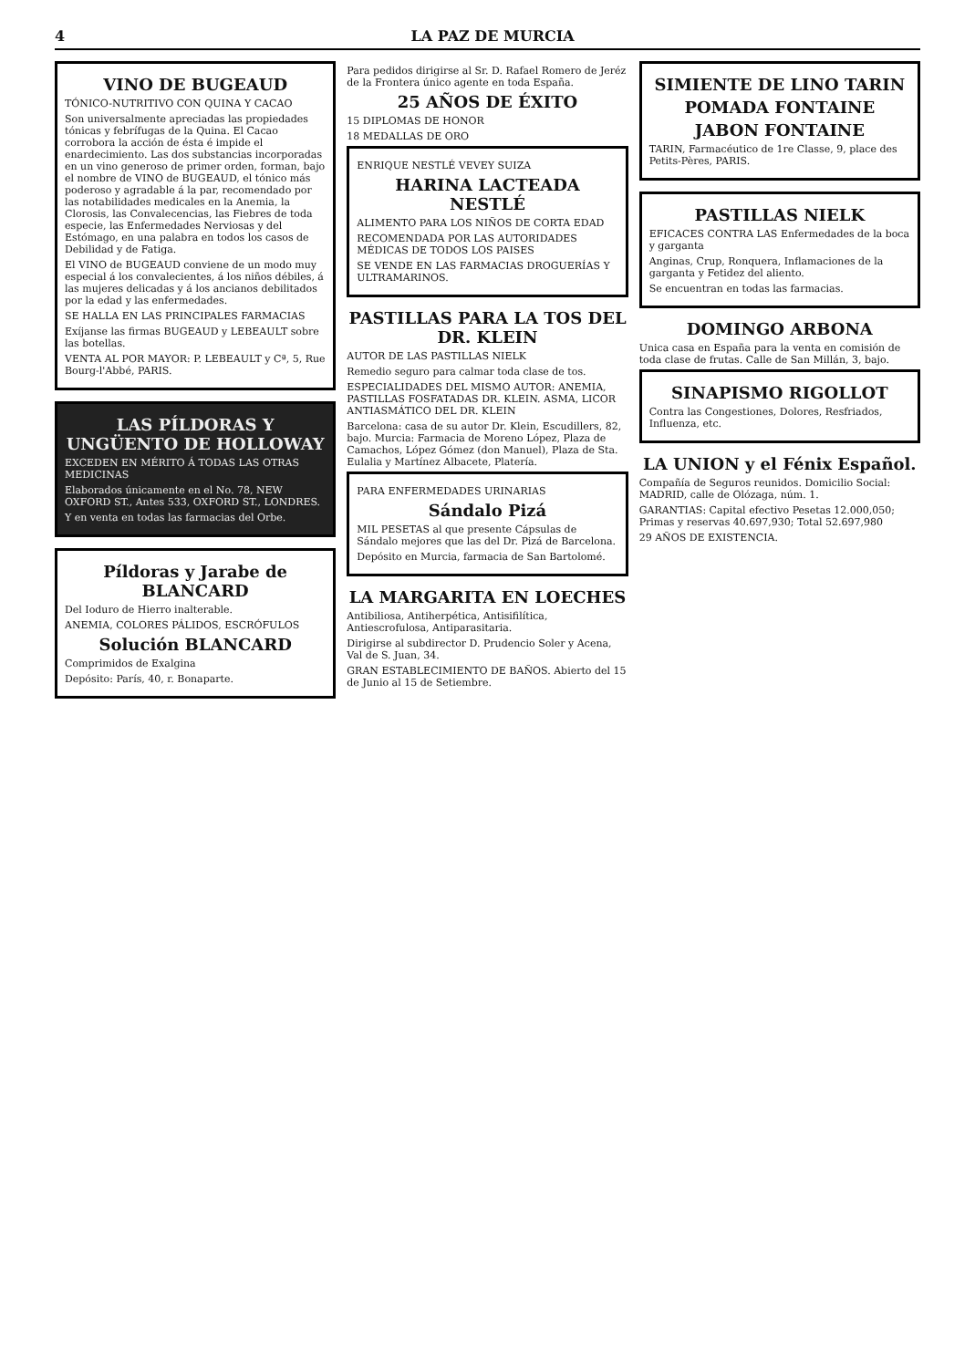4 LA PAZ DE MURCIA
VINO DE BUGEAUD
TÓNICO-NUTRITIVO CON QUINA Y CACAO
Son universalmente apreciadas las propiedades tónicas y febrífugas de la Quina. El Cacao corrobora la acción de ésta é impide el enardecimiento. Las dos substancias incorporadas en un vino generoso de primer orden, forman, bajo el nombre de VINO de BUGEAUD, el tónico más poderoso y agradable á la par, recomendado por las notabilidades medicales en la Anemia, la Clorosis, las Convalecencias, las Fiebres de toda especie, las Enfermedades Nerviosas y del Estómago, en una palabra en todos los casos de Debilidad y de Fatiga.
El VINO de BUGEAUD conviene de un modo muy especial á los convalecientes, á los niños débiles, á las mujeres delicadas y á los ancianos debilitados por la edad y las enfermedades.
SE HALLA EN LAS PRINCIPALES FARMACIAS
Exíjanse las firmas BUGEAUD y LEBEAULT sobre las botellas.
VENTA AL POR MAYOR: P. LEBEAULT y Cª, 5, Rue Bourg-l'Abbé, PARIS.
LAS PÍLDORAS Y UNGÜENTO DE HOLLOWAY
EXCEDEN EN MÉRITO Á TODAS LAS OTRAS MEDICINAS
Elaborados únicamente en el No. 78, NEW OXFORD ST., Antes 533, OXFORD ST., LONDRES.
Y en venta en todas las farmacias del Orbe.
Píldoras y Jarabe de BLANCARD
Del Ioduro de Hierro inalterable.
ANEMIA, COLORES PÁLIDOS, ESCRÓFULOS
Solución BLANCARD
Comprimidos de Exalgina
Depósito: París, 40, r. Bonaparte.
Para pedidos dirigirse al Sr. D. Rafael Romero de Jeréz de la Frontera único agente en toda España.
25 AÑOS DE ÉXITO
15 DIPLOMAS DE HONOR
18 MEDALLAS DE ORO
ENRIQUE NESTLÉ VEVEY SUIZA
HARINA LACTEADA NESTLÉ
ALIMENTO PARA LOS NIÑOS DE CORTA EDAD
RECOMENDADA POR LAS AUTORIDADES MÉDICAS DE TODOS LOS PAISES
SE VENDE EN LAS FARMACIAS DROGUERÍAS Y ULTRAMARINOS.
PASTILLAS PARA LA TOS DEL DR. KLEIN
AUTOR DE LAS PASTILLAS NIELK
Remedio seguro para calmar toda clase de tos.
ESPECIALIDADES DEL MISMO AUTOR: ANEMIA, PASTILLAS FOSFATADAS DR. KLEIN. ASMA, LICOR ANTIASMÁTICO DEL DR. KLEIN
Barcelona: casa de su autor Dr. Klein, Escudillers, 82, bajo. Murcia: Farmacia de Moreno López, Plaza de Camachos, López Gómez (don Manuel), Plaza de Sta. Eulalia y Martínez Albacete, Platería.
PARA ENFERMEDADES URINARIAS
Sándalo Pizá
MIL PESETAS al que presente Cápsulas de Sándalo mejores que las del Dr. Pizá de Barcelona.
Depósito en Murcia, farmacia de San Bartolomé.
LA MARGARITA EN LOECHES
Antibiliosa, Antiherpética, Antisifilítica, Antiescrofulosa, Antiparasitaria.
Dirigirse al subdirector D. Prudencio Soler y Acena, Val de S. Juan, 34.
GRAN ESTABLECIMIENTO DE BAÑOS. Abierto del 15 de Junio al 15 de Setiembre.
SIMIENTE DE LINO TARIN
POMADA FONTAINE
JABON FONTAINE
TARIN, Farmacéutico de 1re Classe, 9, place des Petits-Pères, PARIS.
PASTILLAS NIELK
EFICACES CONTRA LAS Enfermedades de la boca y garganta
Anginas, Crup, Ronquera, Inflamaciones de la garganta y Fetidez del aliento.
Se encuentran en todas las farmacias.
DOMINGO ARBONA
Unica casa en España para la venta en comisión de toda clase de frutas. Calle de San Millán, 3, bajo.
SINAPISMO RIGOLLOT
Contra las Congestiones, Dolores, Resfriados, Influenza, etc.
LA UNION y el Fénix Español.
Compañía de Seguros reunidos. Domicilio Social: MADRID, calle de Olózaga, núm. 1.
GARANTIAS: Capital efectivo Pesetas 12.000,050; Primas y reservas 40.697,930; Total 52.697,980
29 AÑOS DE EXISTENCIA.